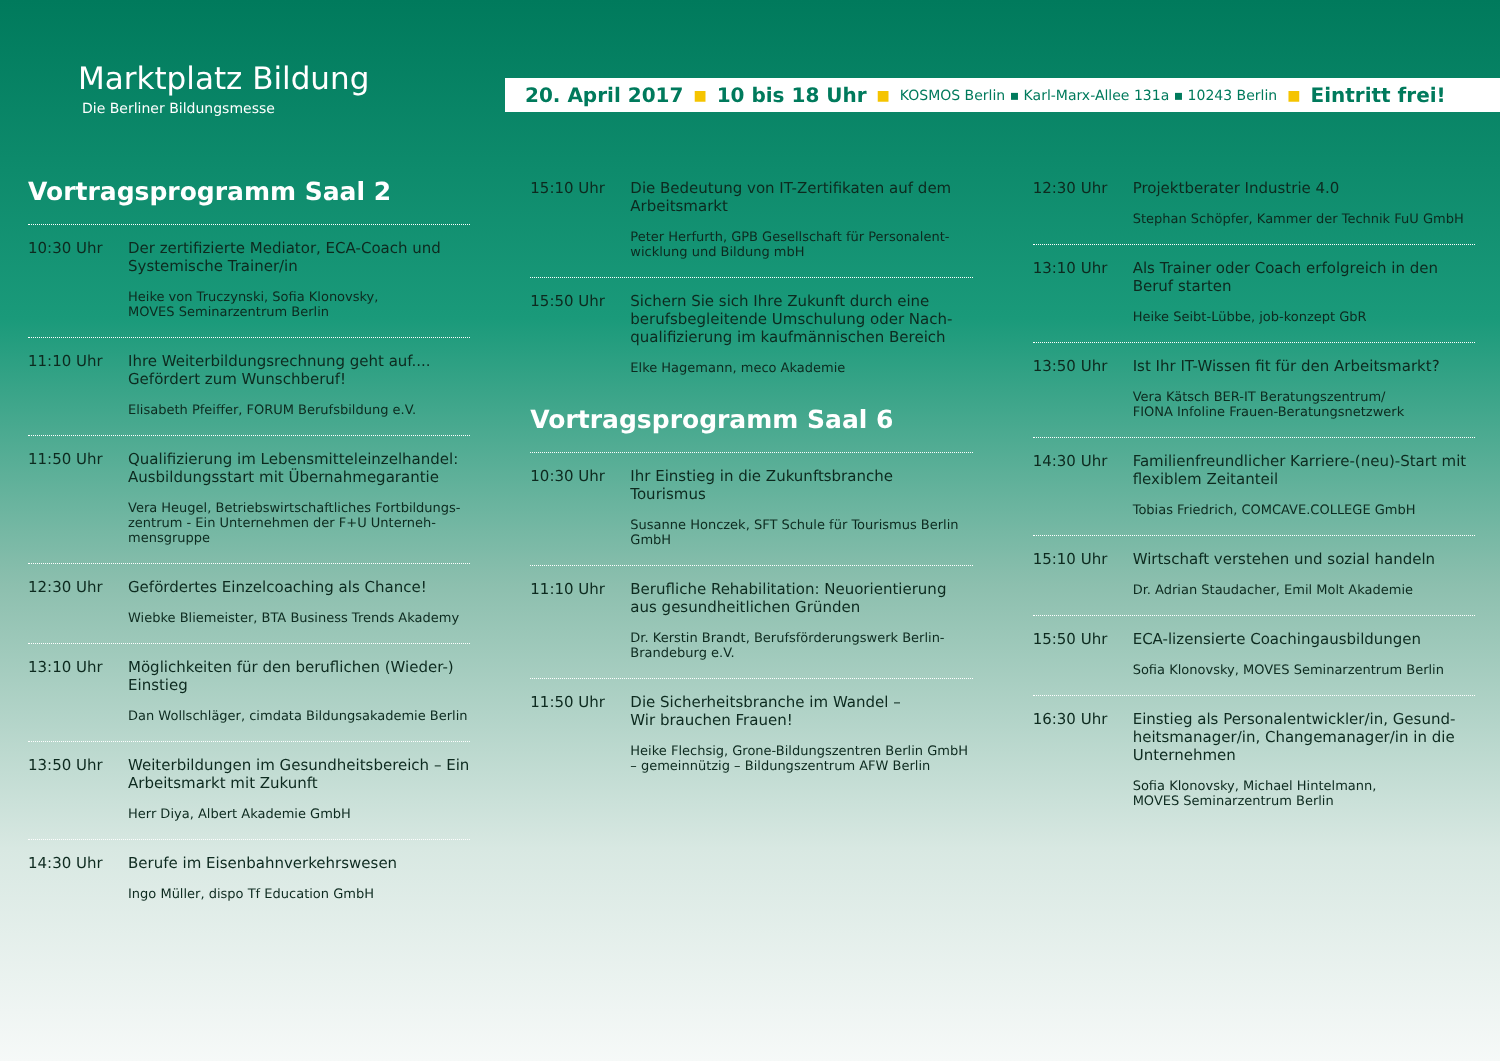Marktplatz Bildung
Die Berliner Bildungsmesse
20. April 2017 ■ 10 bis 18 Uhr ■ KOSMOS Berlin ▪ Karl-Marx-Allee 131a ▪ 10243 Berlin ■ Eintritt frei!
Vortragsprogramm Saal 2
10:30 Uhr Der zertifizierte Mediator, ECA-Coach und Systemische Trainer/in
Heike von Truczynski, Sofia Klonovsky,
MOVES Seminarzentrum Berlin
11:10 Uhr Ihre Weiterbildungsrechnung geht auf.... Gefördert zum Wunschberuf!
Elisabeth Pfeiffer, FORUM Berufsbildung e.V.
11:50 Uhr Qualifizierung im Lebensmitteleinzelhandel: Ausbildungsstart mit Übernahmegarantie
Vera Heugel, Betriebswirtschaftliches Fortbildungs-zentrum - Ein Unternehmen der F+U Unterneh-mensgruppe
12:30 Uhr Gefördertes Einzelcoaching als Chance!
Wiebke Bliemeister, BTA Business Trends Akademy
13:10 Uhr Möglichkeiten für den beruflichen (Wieder-) Einstieg
Dan Wollschläger, cimdata Bildungsakademie Berlin
13:50 Uhr Weiterbildungen im Gesundheitsbereich – Ein Arbeitsmarkt mit Zukunft
Herr Diya, Albert Akademie GmbH
14:30 Uhr Berufe im Eisenbahnverkehrswesen
Ingo Müller, dispo Tf Education GmbH
15:10 Uhr Die Bedeutung von IT-Zertifikaten auf dem Arbeitsmarkt
Peter Herfurth, GPB Gesellschaft für Personalent-wicklung und Bildung mbH
15:50 Uhr Sichern Sie sich Ihre Zukunft durch eine berufsbegleitende Umschulung oder Nach-qualifizierung im kaufmännischen Bereich
Elke Hagemann, meco Akademie
Vortragsprogramm Saal 6
10:30 Uhr Ihr Einstieg in die Zukunftsbranche Tourismus
Susanne Honczek, SFT Schule für Tourismus Berlin GmbH
11:10 Uhr Berufliche Rehabilitation: Neuorientierung aus gesundheitlichen Gründen
Dr. Kerstin Brandt, Berufsförderungswerk Berlin-Brandeburg e.V.
11:50 Uhr Die Sicherheitsbranche im Wandel –
Wir brauchen Frauen!
Heike Flechsig, Grone-Bildungszentren Berlin GmbH – gemeinnützig – Bildungszentrum AFW Berlin
12:30 Uhr Projektberater Industrie 4.0
Stephan Schöpfer, Kammer der Technik FuU GmbH
13:10 Uhr Als Trainer oder Coach erfolgreich in den Beruf starten
Heike Seibt-Lübbe, job-konzept GbR
13:50 Uhr Ist Ihr IT-Wissen fit für den Arbeitsmarkt?
Vera Kätsch BER-IT Beratungszentrum/
FIONA Infoline Frauen-Beratungsnetzwerk
14:30 Uhr Familienfreundlicher Karriere-(neu)-Start mit flexiblem Zeitanteil
Tobias Friedrich, COMCAVE.COLLEGE GmbH
15:10 Uhr Wirtschaft verstehen und sozial handeln
Dr. Adrian Staudacher, Emil Molt Akademie
15:50 Uhr ECA-lizensierte Coachingausbildungen
Sofia Klonovsky, MOVES Seminarzentrum Berlin
16:30 Uhr Einstieg als Personalentwickler/in, Gesund-heitsmanager/in, Changemanager/in in die Unternehmen
Sofia Klonovsky, Michael Hintelmann,
MOVES Seminarzentrum Berlin